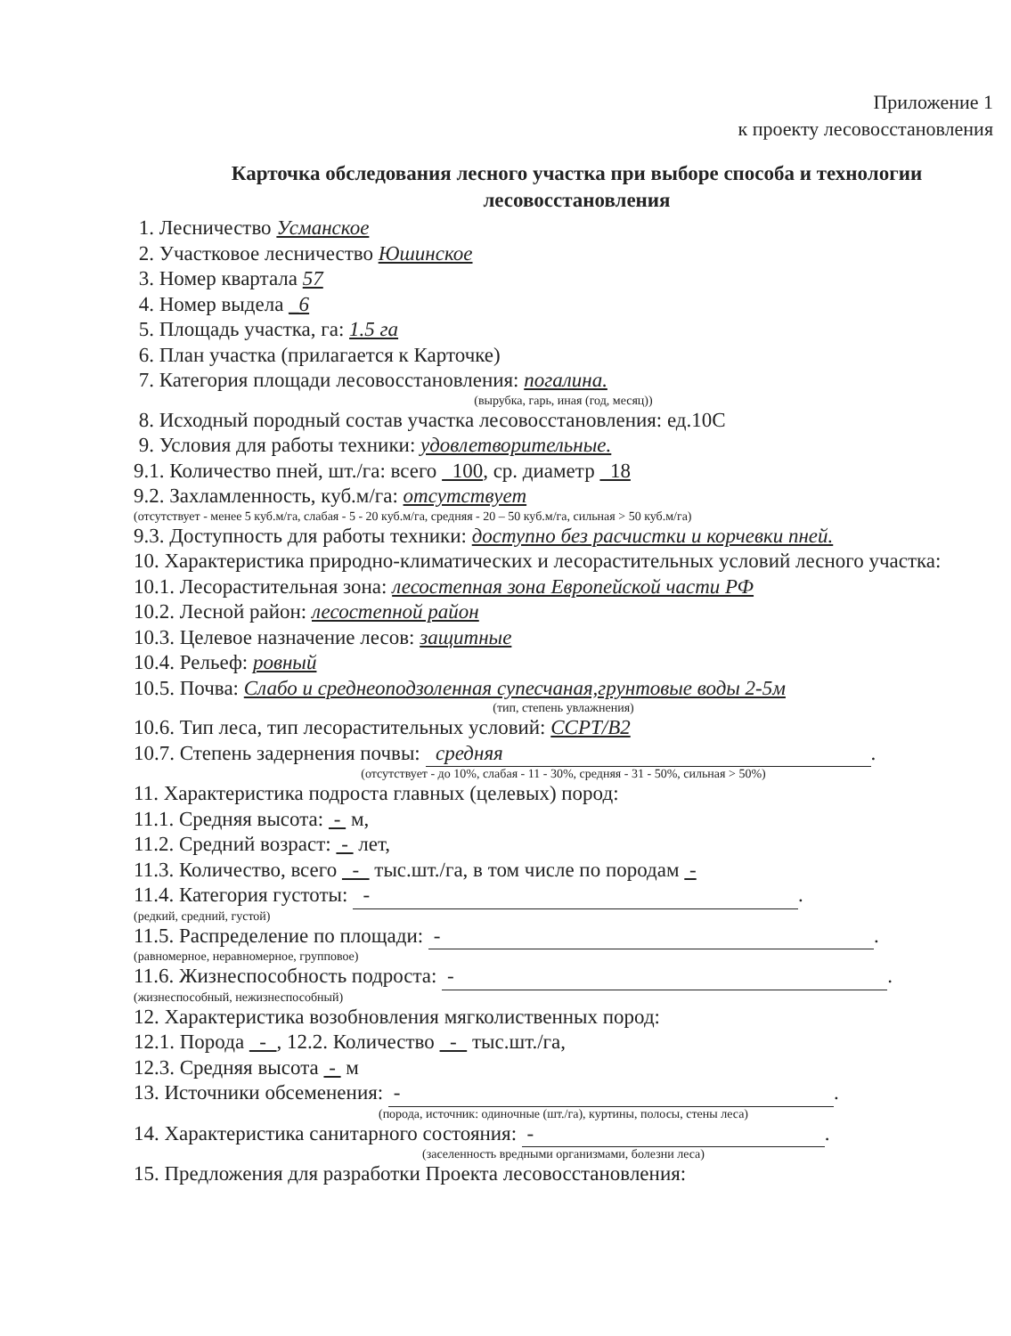Приложение 1
к проекту лесовосстановления
Карточка обследования лесного участка при выборе способа и технологии лесовосстановления
1. Лесничество Усманское
2. Участковое лесничество Юшинское
3. Номер квартала 57
4. Номер выдела _6
5. Площадь участка, га: 1.5 га
6. План участка (прилагается к Карточке)
7. Категория площади лесовосстановления: погалина.
(вырубка, гарь, иная (год, месяц))
8. Исходный породный состав участка лесовосстановления: ед.10С
9. Условия для работы техники: удовлетворительные.
9.1. Количество пней, шт./га: всего 100, ср. диаметр 18
9.2. Захламленность, куб.м/га: отсутствует
(отсутствует - менее 5 куб.м/га, слабая - 5 - 20 куб.м/га, средняя - 20 – 50 куб.м/га, сильная > 50 куб.м/га)
9.3. Доступность для работы техники: доступно без расчистки и корчевки пней.
10. Характеристика природно-климатических и лесорастительных условий лесного участка:
10.1. Лесорастительная зона: лесостепная зона Европейской части РФ
10.2. Лесной район: лесостепной район
10.3. Целевое назначение лесов: защитные
10.4. Рельеф: ровный
10.5. Почва: Слабо и среднеоподзоленная супесчаная,грунтовые воды 2-5м
(тип, степень увлажнения)
10.6. Тип леса, тип лесорастительных условий: ССРТ/В2
10.7. Степень задернения почвы: средняя.
(отсутствует - до 10%, слабая - 11 - 30%, средняя - 31 - 50%, сильная > 50%)
11. Характеристика подроста главных (целевых) пород:
11.1. Средняя высота: - м,
11.2. Средний возраст: - лет,
11.3. Количество, всего - тыс.шт./га, в том числе по породам -
11.4. Категория густоты: -.
(редкий, средний, густой)
11.5. Распределение по площади: -.
(равномерное, неравномерное, групповое)
11.6. Жизнеспособность подроста: -.
(жизнеспособный, нежизнеспособный)
12. Характеристика возобновления мягколиственных пород:
12.1. Порода - , 12.2. Количество - тыс.шт./га,
12.3. Средняя высота - м
13. Источники обсеменения: -.
(порода, источник: одиночные (шт./га), куртины, полосы, стены леса)
14. Характеристика санитарного состояния: -.
(заселенность вредными организмами, болезни леса)
15. Предложения для разработки Проекта лесовосстановления: